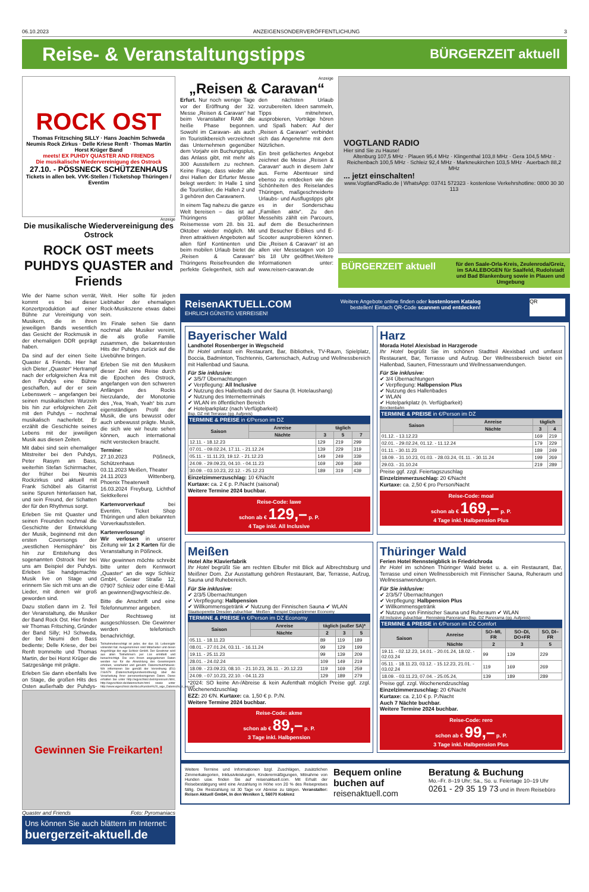06.10.2023 ANZEIGENSONDERVERÖFFENTLICHUNG 3
Reise- & Veranstaltungstipps
BÜRGERZEIT aktuell
ROCK OST
Thomas Fritzsching SILLY · Hans Joachim Schweda Neumis Rock Zirkus · Delle Kriese Renft · Thomas Martin Horst Krüger Band
meets! EX PUHDY QUASTER AND FRIENDS
Die musikalische Wiedervereinigung des Ostrock
27.10. - PÖSSNECK SCHÜTZENHAUS
Tickets in allen bek. VVK-Stellen / Ticketshop Thüringen / Eventim
Anzeige
Die musikalische Wiedervereinigung des Ostrock
ROCK OST meets PUHDYS QUASTER and Friends
Wie der Name schon verrät, kommt es bei dieser Konzertproduktion auf einer Bühne zur Vereinigung von Musikern, die in ihren jeweiligen Bands wesentlich das Gesicht der Rockmusik in der ehemaligen DDR geprägt haben.
Da sind auf der einen Seite Quaster & Friends. Hier hat sich Dieter „Quaster“ Hertrampf nach der erfolgreichen Ära mit den Puhdys eine Bühne geschaffen, auf der er sein Lebenswerk – angefangen bei seinen musikalischen Wurzeln bis hin zur erfolgreichen Zeit mit den Puhdys – nochmal musikalisch nacherlebt. Er erzählt die Geschichte seines Lebens mit der jeweiligen Musik aus diesen Zeiten.
Mit dabei sind sein ehemaliger Mitstreiter bei den Puhdys, Peter Rasym am Bass, weiterhin Stefan Schirrmacher, der früher bei Neumis Rockzirkus und aktuell mit Frank Schöbel als Gitarrist seine Spuren hinterlassen hat, und sein Freund, der Schatten der für den Rhythmus sorgt.
Erleben Sie mit Quaster und seinen Freunden nochmal die Geschichte der Entwicklung der Musik, beginnend mit den ersten Coversongs der „westlichen Hemisphäre“ bis hin zur Entstehung des sogenannten Ostrock hier bei uns am Beispiel der Puhdys. Erleben Sie handgemachte Musik live on Stage und erinnern Sie sich mit uns an die Lieder, mit denen wir groß geworden sind.
Dazu stoßen dann im 2. Teil der Veranstaltung, die Musiker der Band Rock Ost. Hier finden wir Thomas Fritsching, Gründer der Band Silly; HJ Schweda, der bei Neumi den Bass bediente; Delle Kriese, der bei Renft trommelte und Thomas Martin, der bei Horst Krüger die Satzgesänge mit prägte.
Erleben Sie dann ebenfalls live on Stage, die großen Hits des Osten außerhalb der Puhdys-Welt. Hier sollte für jeden Liebhaber der ehemaligen Rock-Musikszene etwas dabei sein.
Im Finale sehen Sie dann nochmal alle Musiker vereint, die als große Familie zusammen, die bekanntesten Hits der Puhdys zurück auf die Livebühne bringen.
Erleben Sie mit den Musikern dieser Zeit eine Reise durch die Epochen des Ostrock, angefangen von den schweren Anfängen des Rocks hierzulande, der Monotonie des „Yea, Yeah, Yeah“ bis zum eigenständigen Profil der Musik, die uns bewusst oder auch unbewusst prägte. Musik, die sich wie wir heute sehen können, auch international nicht verstecken braucht.
Termine:
27.10.2023 Pößneck, Schützenhaus
03.11.2023 Meißen, Theater
24.11.2023 Wittenberg, Phoenix Theaterwelt
16.03.2024 Freyburg, Lichthof Sektkellerei
Kartenvorverkauf bei Eventim, Ticket Shop Thüringen und allen bekannten Vorverkaufsstellen.
Kartenverlosung!
Wir verlosen in unserer Zeitung wir 1x 2 Karten für die Veranstaltung in Pößneck.
Wer gewinnen möchte schreibt bitte unter dem Kennwort „Quaster“ an die wgv Schleiz GmbH, Geraer Straße 12, 07907 Schleiz oder eine E-Mail an gewinnen@wgvschleiz.de.
Bitte die Anschrift und eine Telefonnummer angeben.
Der Rechtsweg ist ausgeschlossen. Die Gewinner werden telefonisch benachrichtigt.
Teilnahmeberechtigt ist jeder, der das 18. Lebensjahr vollendet hat. Ausgenommen sind Mitarbeiter und deren Angehörige der wgv Schleiz GmbH. Der Gewinner wird aus allen Teilnehmern per Los ermittelt und benachrichtigt. Die von Ihnen angegebenen Daten werden nur für die Abwicklung des Gewinnspiels erhoben, verarbeitet und genutzt. Datenschutzhinweis: Wir informieren Sie gemäß der Verordnung (EU) 216/679 (Datenschutzgrundverordnung) über die Verarbeitung Ihrer personenbezogenen Daten. Diese erhalten Sie unter http://wgvschleiz.de/impressum.html, http://wgvschleiz.de/datenschutz.html sowie unter http://www.wgvschleiz.de/docu/Kunden%20_wgv_Datenschutz_neu.pdf.
Gewinnen Sie Freikarten!
Quaster and Friends Foto: Pyromaniacs
Uns können Sie auch blättern im Internet:
buergerzeit-aktuell.de
Anzeige
„Reisen & Caravan“
Erfurt. Nur noch wenige Tage vor der Eröffnung der 32. Messe „Reisen & Caravan“ hat beim Veranstalter RAM die heiße Phase begonnen. Sowohl im Caravan- als auch im Touristikbereich verzeichnet das Unternehmen gegenüber dem Vorjahr ein Buchungsplus, das Anlass gibt, mit mehr als 300 Ausstellern zu rechnen. Keine Frage, dass wieder alle drei Hallen der Erfurter Messe belegt werden: In Halle 1 sind die Touristiker, die Hallen 2 und 3 gehören den Caravanern.
In einem Tag nahezu die ganze Welt bereisen – das ist auf Thüringens größter Reisemesse vom 28. bis 31. Oktober wieder möglich. Mit ihren attraktiven Angeboten auf allen fünf Kontinenten und beim mobilen Urlaub bietet die „Reisen & Caravan“ Thüringens Reisefreunden die perfekte Gelegenheit, sich auf den nächsten Urlaub vorzubereiten. Ideen sammeln, Tipps mitnehmen, ausprobieren, Vorträge hören und Spaß haben: Auf der „Reisen & Caravan“ verbindet sich das Angenehme mit dem Nützlichen.
Ein breit gefächertes Angebot zeichnet die Messe „Reisen & Caravan“ auch in diesem Jahr aus. Ferne Abenteuer sind ebenso zu entdecken wie die Schönheiten des Reiselandes Thüringen, maßgeschneiderte Urlaubs- und Ausflugstipps gibt es in der Sonderschau „Familien aktiv“. Zu den Messehits zählt ein Parcours, auf dem die Besucherinnen und Besucher E-Bikes und E-Scooter ausprobieren können. Die „Reisen & Caravan“ ist an allen vier Messetagen von 10 bis 18 Uhr geöffnet.Weitere Informationen unter: www.reisen-caravan.de
VOGTLAND RADIO
Hier sind Sie zu Hause!
Altenburg 107,5 MHz · Plauen 95,4 MHz · Klingenthal 103,8 MHz · Gera 104,5 MHz · Reichenbach 100,5 MHz · Schleiz 92,4 MHz · Markneukirchen 103,5 MHz · Auerbach 88,2 MHz
... jetzt einschalten!
www.VogtlandRadio.de | WhatsApp: 03741 572323 · kostenlose Verkehrshotline: 0800 30 30 113
BÜRGERZEIT aktuell für den Saale-Orla-Kreis, Zeulenroda/Greiz, im SAALEBOGEN für Saalfeld, Rudolstadt und Bad Blankenburg sowie in Plauen und Umgebung
ReisenAKTUELL.COM
EHRLICH GÜNSTIG VERREISEN!
Weitere Angebote online finden oder kostenlosen Katalog
bestellen! Einfach QR-Code scannen und entdecken!
QR
Bayerischer Wald
Landhotel Rosenberger in Wegscheid
Ihr Hotel umfasst ein Restaurant, Bar, Bibliothek, TV-Raum, Spielplatz, Boccia, Badminton, Tischtennis, Gartenschach, Aufzug und Wellnessbereich mit Hallenbad und Sauna.
Für Sie inklusive:
✔ 3/5/7 Übernachtungen
✔ Verpflegung: All Inclusive
✔ Nutzung des Hallenbads und der Sauna (lt. Hotelaushang)
✔ Nutzung des Internetterminals
✔ WLAN im öffentlichen Bereich
✔ Hotelparkplatz (nach Verfügbarkeit)
Bsp. DZ mit Terrasse (gg. Aufpreis)
TERMINE & PREISE in €/Person im DZ
| Saison | Anreise | täglich | | |
| --- | --- | --- | --- | --- |
| | Nächte | 3 | 5 | 7 |
| 12.11. - 18.12.23 | | 129 | 219 | 299 |
| 07.01. - 09.02.24, 17.11. - 21.12.24 | | 139 | 229 | 319 |
| 05.11. - 11.11.23, 19.12. - 21.12.23 | | 149 | 249 | 339 |
| 24.09. - 29.09.23, 04.10. - 04.11.23 | | 169 | 269 | 369 |
| 30.09. - 03.10.23, 22.12. - 25.12.23 | | 189 | 319 | 439 |
Einzelzimmerzuschlag: 10 €/Nacht
Kurtaxe: ca. 2 € p. P./Nacht (saisonal)
Weitere Termine 2024 buchbar.
Reise-Code: lawe
schon ab € 129,– p. P.
4 Tage inkl. All Inclusive
Harz
Morada Hotel Alexisbad in Harzgerode
Ihr Hotel begrüßt Sie im schönen Stadtteil Alexisbad und umfasst Restaurant, Bar, Terrasse und Aufzug. Der Wellnessbereich bietet ein Hallenbad, Saunen, Fitnessraum und Wellnessanwendungen.
Für Sie inklusive:
✔ 3/4 Übernachtungen
✔ Verpflegung: Halbpension Plus
✔ Nutzung des Hallenbades
✔ WLAN
✔ Hotelparkplatz (n. Verfügbarkeit)
Brockenbahn
TERMINE & PREISE in €/Person im DZ
| Saison | Anreise | täglich | |
| --- | --- | --- | --- |
| | Nächte | 3 | 4 |
| 01.12. - 13.12.23 | | 169 | 219 |
| 02.01. - 29.02.24, 01.12. - 11.12.24 | | 179 | 229 |
| 01.11. - 30.11.23 | | 189 | 249 |
| 18.09. - 31.10.23, 01.03. - 28.03.24, 01.11. - 30.11.24 | | 199 | 269 |
| 29.03. - 31.10.24 | | 219 | 289 |
Preise ggf. zzgl. Feiertagszuschlag
Einzelzimmerzuschlag: 20 €/Nacht
Kurtaxe: ca. 2,50 € pro Person/Nacht
Reise-Code: moal
schon ab € 169,– p. P.
4 Tage inkl. Halbpension Plus
Meißen
Hotel Alte Klavierfabrik
Ihr Hotel begrüßt Sie am rechten Elbufer mit Blick auf Albrechtsburg und Meißner Dom. Zur Ausstattung gehören Restaurant, Bar, Terrasse, Aufzug, Sauna und Ruhebereich.
Für Sie inklusive:
✔ 2/3/5 Übernachtungen
✔ Verpflegung: Halbpension
✔ Willkommensgetränk ✔ Nutzung der Finnischen Sauna ✔ WLAN
Staatsoperette Dresden zubuchbar · Meißen · Beispiel Doppelzimmer Economy
TERMINE & PREISE in €/Person im DZ Economy
| Saison | Anreise | täglich (außer SA)* | | |
| --- | --- | --- | --- | --- |
| | Nächte | 2 | 3 | 5 |
| 05.11. - 18.11.23 | | 89 | 119 | 189 |
| 08.01. - 27.01.24, 03.11. - 16.11.24 | | 99 | 129 | 199 |
| 19.11. - 25.11.23 | | 99 | 139 | 209 |
| 28.01. - 24.02.24 | | 109 | 149 | 219 |
| 18.09. - 23.09.23, 08.10. - 21.10.23, 26.11. - 20.12.23 | | 119 | 169 | 259 |
| 24.09. - 07.10.23, 22.10. - 04.11.23 | | 129 | 189 | 279 |
*2024: SO keine An-/Abreise & kein Aufenthalt möglich Preise ggf. zzgl. Wochenendzuschlag
EZZ: 20 €/N. Kurtaxe: ca. 1,50 € p. P./N.
Weitere Termine 2024 buchbar.
Reise-Code: akme
schon ab € 89,– p. P.
3 Tage inkl. Halbpension
Thüringer Wald
Ferien Hotel Rennsteigblick in Friedrichroda
Ihr Hotel im schönen Thüringer Wald bietet u. a. ein Restaurant, Bar, Terrasse und einen Wellnessbereich mit Finnischer Sauna, Ruheraum und Wellnessanwendungen.
Für Sie inklusive:
✔ 2/3/5/7 Übernachtungen
✔ Verpflegung: Halbpension Plus
✔ Willkommensgetränk
✔ Nutzung von Finnischer Sauna und Ruheraum ✔ WLAN
All Inclusive zubuchbar · Rennsteig-Panorama · Bsp. DZ Panorama (gg. Aufpreis)
TERMINE & PREISE in €/Person im DZ Comfort
| Saison | Anreise | SO–MI, FR | SO–DI, DO+FR | SO, DI–FR |
| --- | --- | --- | --- | --- |
| | Nächte | 2 | 3 | 5 |
| 19.11. - 02.12.23, 14.01. - 20.01.24, 18.02. - 02.03.24 | | 99 | 139 | 229 |
| 05.11. - 18.11.23, 03.12. - 15.12.23, 21.01. - 03.02.24 | | 119 | 169 | 269 |
| 18.09. - 03.11.23, 07.04. - 25.05.24, | | 139 | 189 | 289 |
Preise ggf. zzgl. Wochenendzuschlag
Einzelzimmerzuschlag: 20 €/Nacht
Kurtaxe: ca. 2,10 € p. P./Nacht
Auch 7 Nächte buchbar.
Weitere Termine 2024 buchbar.
Reise-Code: rero
schon ab € 99,– p. P.
3 Tage inkl. Halbpension Plus
Weitere Termine und Informationen bzgl. Zuschlägen, zusätzlichen Zimmerkategorien, Inklusivleistungen, Kinderermäßigungen, Mitnahme von Hunden usw. finden Sie auf reisenaktuell.com. Mit Erhalt der Reisebestätigung wird eine Anzahlung in Höhe von 20 % des Reisepreises fällig. Die Restzahlung ist 30 Tage vor Abreise zu tätigen. Veranstalter: Reisen Aktuell GmbH, In den Weniken 1, 56070 Koblenz
Bequem online buchen auf
reisenaktuell.com
Beratung & Buchung
Mo.–Fr. 8–19 Uhr; Sa., So. u. Feiertage 10–19 Uhr
0261 - 29 35 19 73 und in Ihrem Reisebüro